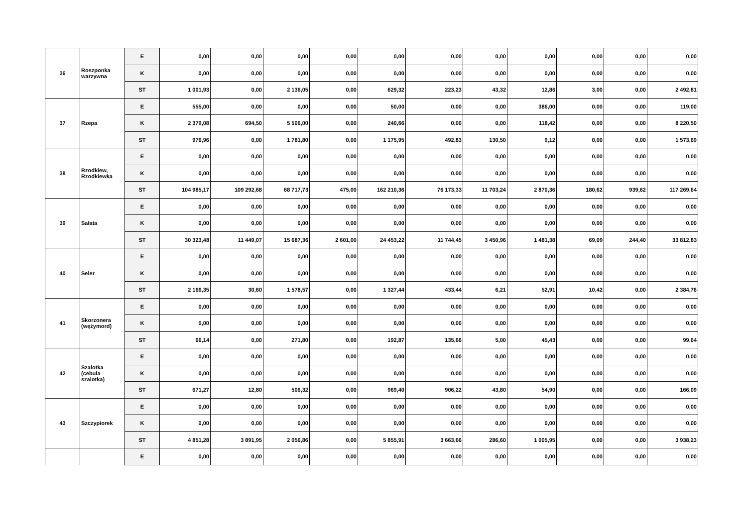| 36 | Roszponka warzywna | E | 0,00 | 0,00 | 0,00 | 0,00 | 0,00 | 0,00 | 0,00 | 0,00 | 0,00 | 0,00 | 0,00 |
| | | K | 0,00 | 0,00 | 0,00 | 0,00 | 0,00 | 0,00 | 0,00 | 0,00 | 0,00 | 0,00 | 0,00 |
| | | ST | 1 001,93 | 0,00 | 2 136,05 | 0,00 | 629,32 | 223,23 | 43,32 | 12,86 | 3,00 | 0,00 | 2 492,81 |
| 37 | Rzepa | E | 555,00 | 0,00 | 0,00 | 0,00 | 50,00 | 0,00 | 0,00 | 386,00 | 0,00 | 0,00 | 119,00 |
| | | K | 2 379,08 | 694,50 | 5 506,00 | 0,00 | 240,66 | 0,00 | 0,00 | 118,42 | 0,00 | 0,00 | 8 220,50 |
| | | ST | 976,96 | 0,00 | 1 781,80 | 0,00 | 1 175,95 | 492,83 | 130,50 | 9,12 | 0,00 | 0,00 | 1 573,69 |
| 38 | Rzodkiew, Rzodkiewka | E | 0,00 | 0,00 | 0,00 | 0,00 | 0,00 | 0,00 | 0,00 | 0,00 | 0,00 | 0,00 | 0,00 |
| | | K | 0,00 | 0,00 | 0,00 | 0,00 | 0,00 | 0,00 | 0,00 | 0,00 | 0,00 | 0,00 | 0,00 |
| | | ST | 104 985,17 | 109 292,68 | 68 717,73 | 475,00 | 162 210,36 | 76 173,33 | 11 703,24 | 2 870,36 | 180,62 | 939,62 | 117 269,64 |
| 39 | Sałata | E | 0,00 | 0,00 | 0,00 | 0,00 | 0,00 | 0,00 | 0,00 | 0,00 | 0,00 | 0,00 | 0,00 |
| | | K | 0,00 | 0,00 | 0,00 | 0,00 | 0,00 | 0,00 | 0,00 | 0,00 | 0,00 | 0,00 | 0,00 |
| | | ST | 30 323,48 | 11 449,07 | 15 687,36 | 2 601,00 | 24 453,22 | 11 744,45 | 3 450,96 | 1 481,38 | 69,09 | 244,40 | 33 812,83 |
| 40 | Seler | E | 0,00 | 0,00 | 0,00 | 0,00 | 0,00 | 0,00 | 0,00 | 0,00 | 0,00 | 0,00 | 0,00 |
| | | K | 0,00 | 0,00 | 0,00 | 0,00 | 0,00 | 0,00 | 0,00 | 0,00 | 0,00 | 0,00 | 0,00 |
| | | ST | 2 166,35 | 30,60 | 1 578,57 | 0,00 | 1 327,44 | 433,44 | 6,21 | 52,91 | 10,42 | 0,00 | 2 384,76 |
| 41 | Skorzonera (wężymord) | E | 0,00 | 0,00 | 0,00 | 0,00 | 0,00 | 0,00 | 0,00 | 0,00 | 0,00 | 0,00 | 0,00 |
| | | K | 0,00 | 0,00 | 0,00 | 0,00 | 0,00 | 0,00 | 0,00 | 0,00 | 0,00 | 0,00 | 0,00 |
| | | ST | 66,14 | 0,00 | 271,80 | 0,00 | 192,87 | 135,66 | 5,00 | 45,43 | 0,00 | 0,00 | 99,64 |
| 42 | Szalotka (cebula szalotka) | E | 0,00 | 0,00 | 0,00 | 0,00 | 0,00 | 0,00 | 0,00 | 0,00 | 0,00 | 0,00 | 0,00 |
| | | K | 0,00 | 0,00 | 0,00 | 0,00 | 0,00 | 0,00 | 0,00 | 0,00 | 0,00 | 0,00 | 0,00 |
| | | ST | 671,27 | 12,80 | 506,32 | 0,00 | 969,40 | 906,22 | 43,80 | 54,90 | 0,00 | 0,00 | 166,09 |
| 43 | Szczypiorek | E | 0,00 | 0,00 | 0,00 | 0,00 | 0,00 | 0,00 | 0,00 | 0,00 | 0,00 | 0,00 | 0,00 |
| | | K | 0,00 | 0,00 | 0,00 | 0,00 | 0,00 | 0,00 | 0,00 | 0,00 | 0,00 | 0,00 | 0,00 |
| | | ST | 4 851,28 | 3 891,95 | 2 056,86 | 0,00 | 5 855,91 | 3 663,66 | 286,60 | 1 005,95 | 0,00 | 0,00 | 3 938,23 |
| | | E | 0,00 | 0,00 | 0,00 | 0,00 | 0,00 | 0,00 | 0,00 | 0,00 | 0,00 | 0,00 | 0,00 |